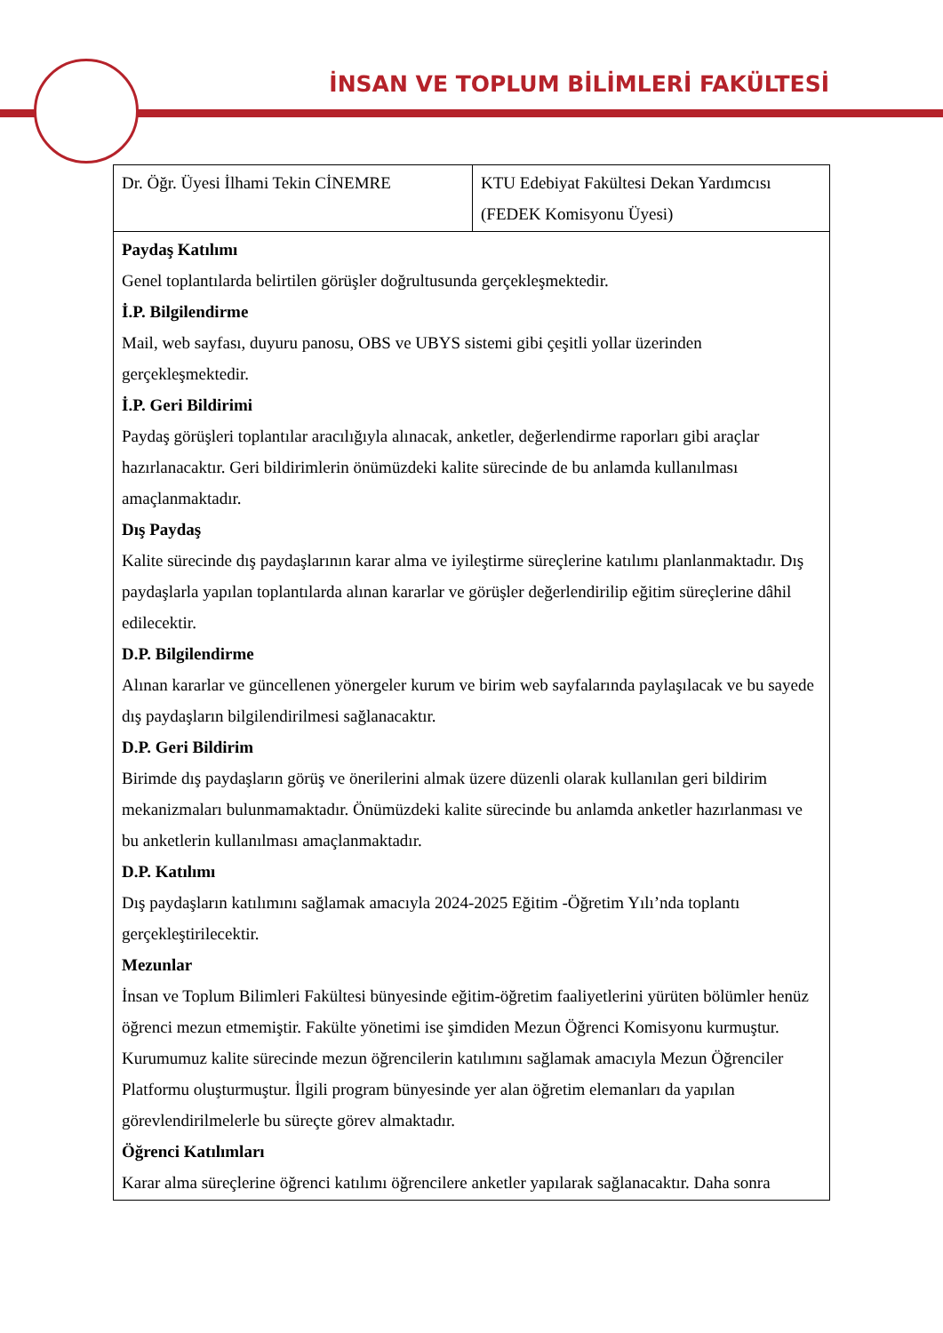İNSAN VE TOPLUM BİLİMLERİ FAKÜLTESİ
| Dr. Öğr. Üyesi İlhami Tekin CİNEMRE | KTU Edebiyat Fakültesi Dekan Yardımcısı (FEDEK Komisyonu Üyesi) |
| Paydaş Katılımı Genel toplantılarda belirtilen görüşler doğrultusunda gerçekleşmektedir. İ.P. Bilgilendirme Mail, web sayfası, duyuru panosu, OBS ve UBYS sistemi gibi çeşitli yollar üzerinden gerçekleşmektedir. İ.P. Geri Bildirimi Paydaş görüşleri toplantılar aracılığıyla alınacak, anketler, değerlendirme raporları gibi araçlar hazırlanacaktır. Geri bildirimlerin önümüzdeki kalite sürecinde de bu anlamda kullanılması amaçlanmaktadır. Dış Paydaş Kalite sürecinde dış paydaşlarının karar alma ve iyileştirme süreçlerine katılımı planlanmaktadır. Dış paydaşlarla yapılan toplantılarda alınan kararlar ve görüşler değerlendirilip eğitim süreçlerine dâhil edilecektir. D.P. Bilgilendirme Alınan kararlar ve güncellenen yönergeler kurum ve birim web sayfalarında paylaşılacak ve bu sayede dış paydaşların bilgilendirilmesi sağlanacaktır. D.P. Geri Bildirim Birimde dış paydaşların görüş ve önerilerini almak üzere düzenli olarak kullanılan geri bildirim mekanizmaları bulunmamaktadır. Önümüzdeki kalite sürecinde bu anlamda anketler hazırlanması ve bu anketlerin kullanılması amaçlanmaktadır. D.P. Katılımı Dış paydaşların katılımını sağlamak amacıyla 2024-2025 Eğitim -Öğretim Yılı’nda toplantı gerçekleştirilecektir. Mezunlar İnsan ve Toplum Bilimleri Fakültesi bünyesinde eğitim-öğretim faaliyetlerini yürüten bölümler henüz öğrenci mezun etmemiştir. Fakülte yönetimi ise şimdiden Mezun Öğrenci Komisyonu kurmuştur. Kurumumuz kalite sürecinde mezun öğrencilerin katılımını sağlamak amacıyla Mezun Öğrenciler Platformu oluşturmuştur. İlgili program bünyesinde yer alan öğretim elemanları da yapılan görevlendirilmelerle bu süreçte görev almaktadır. Öğrenci Katılımları Karar alma süreçlerine öğrenci katılımı öğrencilere anketler yapılarak sağlanacaktır. Daha sonra | |